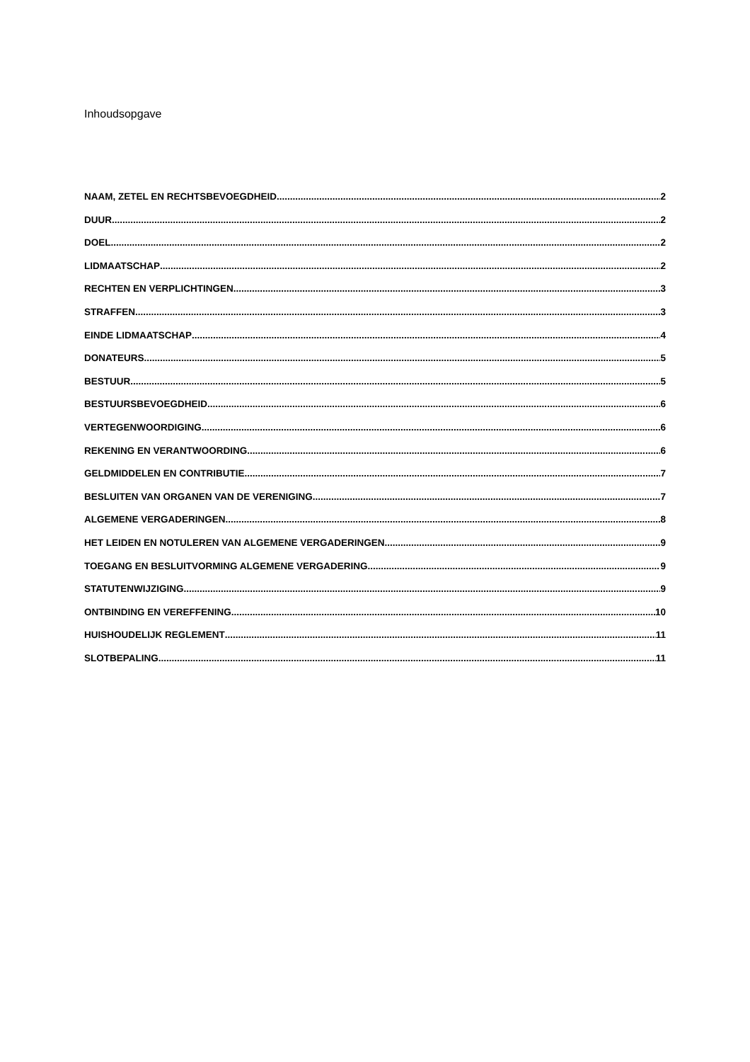Inhoudsopgave
NAAM, ZETEL EN RECHTSBEVOEGDHEID 2
DUUR 2
DOEL 2
LIDMAATSCHAP 2
RECHTEN EN VERPLICHTINGEN 3
STRAFFEN 3
EINDE LIDMAATSCHAP 4
DONATEURS 5
BESTUUR 5
BESTUURSBEVOEGDHEID 6
VERTEGENWOORDIGING 6
REKENING EN VERANTWOORDING 6
GELDMIDDELEN EN CONTRIBUTIE 7
BESLUITEN VAN ORGANEN VAN DE VERENIGING 7
ALGEMENE VERGADERINGEN 8
HET LEIDEN EN NOTULEREN VAN ALGEMENE VERGADERINGEN 9
TOEGANG EN BESLUITVORMING ALGEMENE VERGADERING 9
STATUTENWIJZIGING 9
ONTBINDING EN VEREFFENING 10
HUISHOUDELIJK REGLEMENT 11
SLOTBEPALING 11